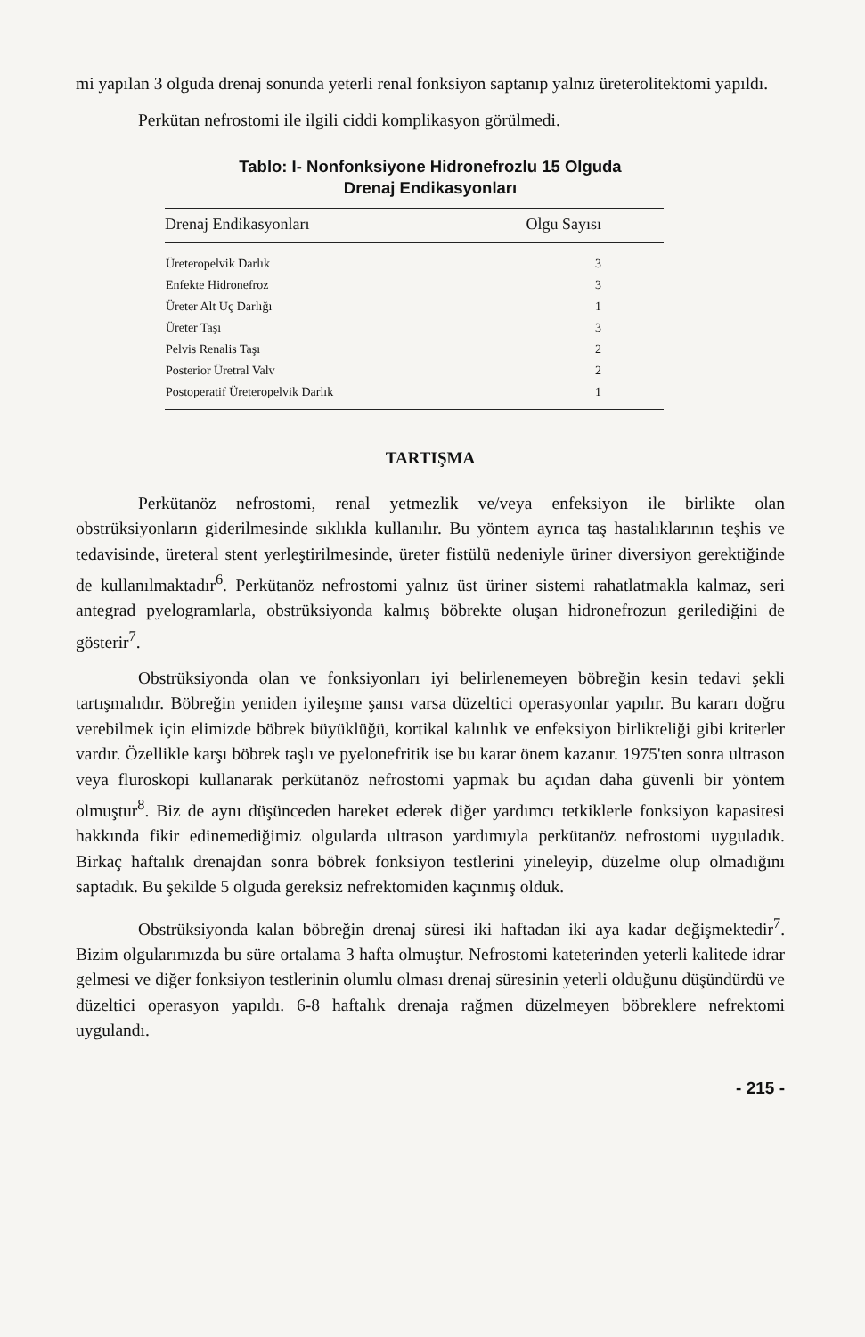mi yapılan 3 olguda drenaj sonunda yeterli renal fonksiyon saptanıp yalnız üreterolitektomi yapıldı.
Perkütan nefrostomi ile ilgili ciddi komplikasyon görülmedi.
Tablo: I- Nonfonksiyone Hidronefrozlu 15 Olguda
Drenaj Endikasyonları
| Drenaj Endikasyonları | Olgu Sayısı |
| --- | --- |
| Üreteropelvik Darlık | 3 |
| Enfekte Hidronefroz | 3 |
| Üreter Alt Uç Darlığı | 1 |
| Üreter Taşı | 3 |
| Pelvis Renalis Taşı | 2 |
| Posterior Üretral Valv | 2 |
| Postoperatif Üreteropelvik Darlık | 1 |
TARTIŞMA
Perkütanöz nefrostomi, renal yetmezlik ve/veya enfeksiyon ile birlikte olan obstrüksiyonların giderilmesinde sıklıkla kullanılır. Bu yöntem ayrıca taş hastalıklarının teşhis ve tedavisinde, üreteral stent yerleştirilmesinde, üreter fistülü nedeniyle üriner diversiyon gerektiğinde de kullanılmaktadır<sup>6</sup>. Perkütanöz nefrostomi yalnız üst üriner sistemi rahatlatmakla kalmaz, seri antegrad pyelogramlarla, obstrüksiyonda kalmış böbrekte oluşan hidronefrozun gerilediğini de gösterir<sup>7</sup>.
Obstrüksiyonda olan ve fonksiyonları iyi belirlenemeyen böbreğin kesin tedavi şekli tartışmalıdır. Böbreğin yeniden iyileşme şansı varsa düzeltici operasyonlar yapılır. Bu kararı doğru verebilmek için elimizde böbrek büyüklüğü, kortikal kalınlık ve enfeksiyon birlikteliği gibi kriterler vardır. Özellikle karşı böbrek taşlı ve pyelonefritik ise bu karar önem kazanır. 1975'ten sonra ultrason veya fluroskopi kullanarak perkütanöz nefrostomi yapmak bu açıdan daha güvenli bir yöntem olmuştur<sup>8</sup>. Biz de aynı düşünceden hareket ederek diğer yardımcı tetkiklerle fonksiyon kapasitesi hakkında fikir edinemediğimiz olgularda ultrason yardımıyla perkütanöz nefrostomi uyguladık. Birkaç haftalık drenajdan sonra böbrek fonksiyon testlerini yineleyip, düzelme olup olmadığını saptadık. Bu şekilde 5 olguda gereksiz nefrektomiden kaçınmış olduk.
Obstrüksiyonda kalan böbreğin drenaj süresi iki haftadan iki aya kadar değişmektedir<sup>7</sup>. Bizim olgularımızda bu süre ortalama 3 hafta olmuştur. Nefrostomi kateterinden yeterli kalitede idrar gelmesi ve diğer fonksiyon testlerinin olumlu olması drenaj süresinin yeterli olduğunu düşündürdü ve düzeltici operasyon yapıldı. 6-8 haftalık drenaja rağmen düzelmeyen böbreklere nefrektomi uygulandı.
- 215 -